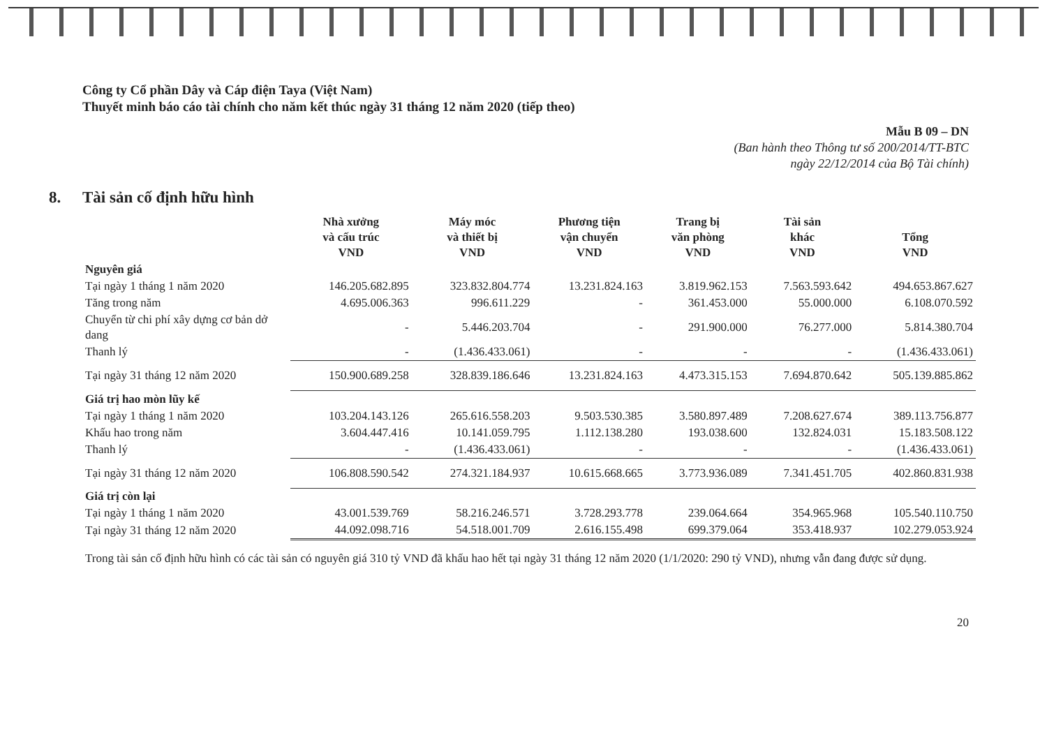Công ty Cổ phần Dây và Cáp điện Taya (Việt Nam)
Thuyết minh báo cáo tài chính cho năm kết thúc ngày 31 tháng 12 năm 2020 (tiếp theo)
Mẫu B 09 – DN
(Ban hành theo Thông tư số 200/2014/TT-BTC
ngày 22/12/2014 của Bộ Tài chính)
8. Tài sản cố định hữu hình
| | Nhà xưởng và cấu trúc VND | Máy móc và thiết bị VND | Phương tiện vận chuyển VND | Trang bị văn phòng VND | Tài sản khác VND | Tổng VND |
| --- | --- | --- | --- | --- | --- | --- |
| Nguyên giá | | | | | | |
| Tại ngày 1 tháng 1 năm 2020 | 146.205.682.895 | 323.832.804.774 | 13.231.824.163 | 3.819.962.153 | 7.563.593.642 | 494.653.867.627 |
| Tăng trong năm | 4.695.006.363 | 996.611.229 | - | 361.453.000 | 55.000.000 | 6.108.070.592 |
| Chuyển từ chi phí xây dựng cơ bản dở dang | - | 5.446.203.704 | - | 291.900.000 | 76.277.000 | 5.814.380.704 |
| Thanh lý | - | (1.436.433.061) | - | - | - | (1.436.433.061) |
| Tại ngày 31 tháng 12 năm 2020 | 150.900.689.258 | 328.839.186.646 | 13.231.824.163 | 4.473.315.153 | 7.694.870.642 | 505.139.885.862 |
| Giá trị hao mòn lũy kế | | | | | | |
| Tại ngày 1 tháng 1 năm 2020 | 103.204.143.126 | 265.616.558.203 | 9.503.530.385 | 3.580.897.489 | 7.208.627.674 | 389.113.756.877 |
| Khấu hao trong năm | 3.604.447.416 | 10.141.059.795 | 1.112.138.280 | 193.038.600 | 132.824.031 | 15.183.508.122 |
| Thanh lý | - | (1.436.433.061) | - | - | - | (1.436.433.061) |
| Tại ngày 31 tháng 12 năm 2020 | 106.808.590.542 | 274.321.184.937 | 10.615.668.665 | 3.773.936.089 | 7.341.451.705 | 402.860.831.938 |
| Giá trị còn lại | | | | | | |
| Tại ngày 1 tháng 1 năm 2020 | 43.001.539.769 | 58.216.246.571 | 3.728.293.778 | 239.064.664 | 354.965.968 | 105.540.110.750 |
| Tại ngày 31 tháng 12 năm 2020 | 44.092.098.716 | 54.518.001.709 | 2.616.155.498 | 699.379.064 | 353.418.937 | 102.279.053.924 |
Trong tài sản cố định hữu hình có các tài sản có nguyên giá 310 tỷ VND đã khấu hao hết tại ngày 31 tháng 12 năm 2020 (1/1/2020: 290 tỷ VND), nhưng vẫn đang được sử dụng.
20